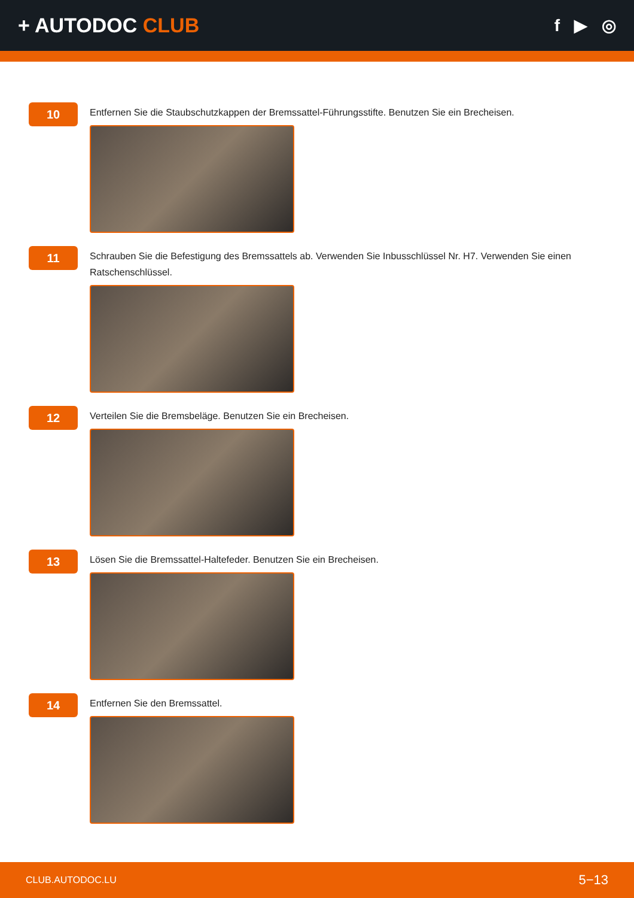+ AUTODOC CLUB
f ▶ ◎
10
Entfernen Sie die Staubschutzkappen der Bremssattel-Führungsstifte. Benutzen Sie ein Brecheisen.
11
Schrauben Sie die Befestigung des Bremssattels ab. Verwenden Sie Inbusschlüssel Nr. H7. Verwenden Sie einen Ratschenschlüssel.
12
Verteilen Sie die Bremsbeläge. Benutzen Sie ein Brecheisen.
13
Lösen Sie die Bremssattel-Haltefeder. Benutzen Sie ein Brecheisen.
14
Entfernen Sie den Bremssattel.
CLUB.AUTODOC.LU 5−13